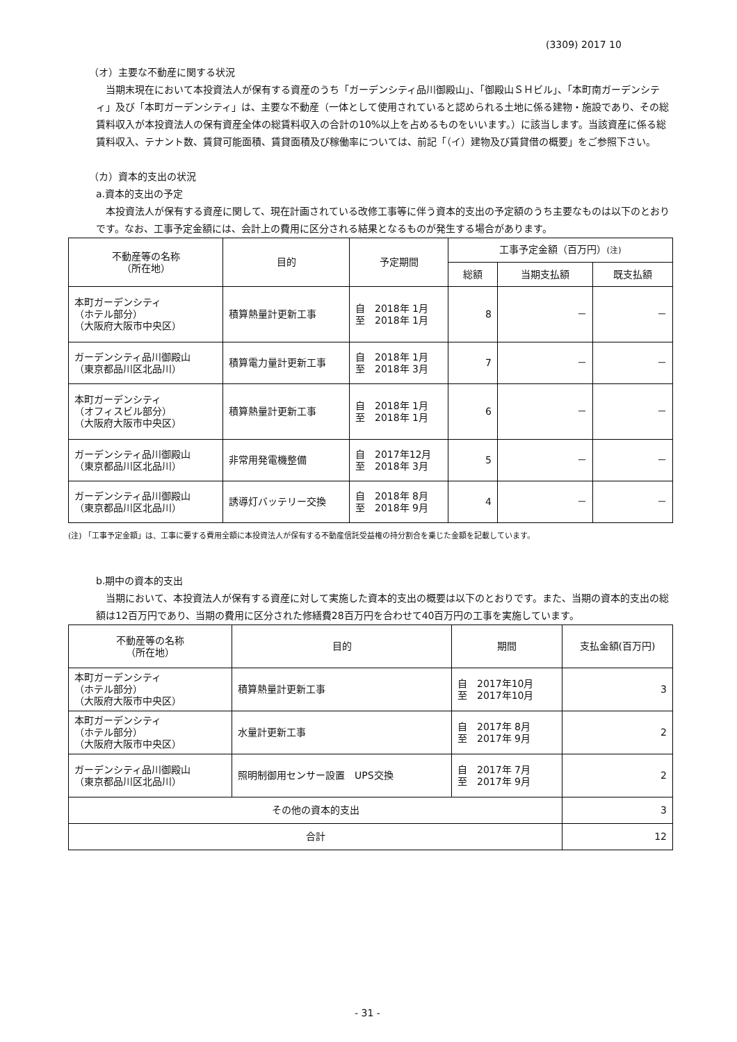(3309) 2017 10
（オ）主要な不動産に関する状況
　当期末現在において本投資法人が保有する資産のうち「ガーデンシティ品川御殿山」、「御殿山ＳＨビル」、「本町南ガーデンシティ」及び「本町ガーデンシティ」は、主要な不動産（一体として使用されていると認められる土地に係る建物・施設であり、その総賃料収入が本投資法人の保有資産全体の総賃料収入の合計の10%以上を占めるものをいいます。）に該当します。当該資産に係る総賃料収入、テナント数、賃貸可能面積、賃貸面積及び稼働率については、前記「（イ）建物及び賃貸借の概要」をご参照下さい。
（カ）資本的支出の状況
a.資本的支出の予定
　本投資法人が保有する資産に関して、現在計画されている改修工事等に伴う資本的支出の予定額のうち主要なものは以下のとおりです。なお、工事予定金額には、会計上の費用に区分される結果となるものが発生する場合があります。
| 不動産等の名称 （所在地） | 目的 | 予定期間 | 工事予定金額（百万円） (注) | | |
| --- | --- | --- | --- | --- | --- |
| | | | 総額 | 当期支払額 | 既支払額 |
| 本町ガーデンシティ （ホテル部分） （大阪府大阪市中央区） | 積算熱量計更新工事 | 自 2018年 1月 至 2018年 1月 | 8 | － | － |
| ガーデンシティ品川御殿山 （東京都品川区北品川） | 積算電力量計更新工事 | 自 2018年 1月 至 2018年 3月 | 7 | － | － |
| 本町ガーデンシティ （オフィスビル部分） （大阪府大阪市中央区） | 積算熱量計更新工事 | 自 2018年 1月 至 2018年 1月 | 6 | － | － |
| ガーデンシティ品川御殿山 （東京都品川区北品川） | 非常用発電機整備 | 自 2017年12月 至 2018年 3月 | 5 | － | － |
| ガーデンシティ品川御殿山 （東京都品川区北品川） | 誘導灯バッテリー交換 | 自 2018年 8月 至 2018年 9月 | 4 | － | － |
(注) 「工事予定金額」は、工事に要する費用全額に本投資法人が保有する不動産信託受益権の持分割合を乗じた金額を記載しています。
b.期中の資本的支出
　当期において、本投資法人が保有する資産に対して実施した資本的支出の概要は以下のとおりです。また、当期の資本的支出の総額は12百万円であり、当期の費用に区分された修繕費28百万円を合わせて40百万円の工事を実施しています。
| 不動産等の名称 （所在地） | 目的 | 期間 | 支払金額(百万円) |
| --- | --- | --- | --- |
| 本町ガーデンシティ （ホテル部分） （大阪府大阪市中央区） | 積算熱量計更新工事 | 自 2017年10月 至 2017年10月 | 3 |
| 本町ガーデンシティ （ホテル部分） （大阪府大阪市中央区） | 水量計更新工事 | 自 2017年 8月 至 2017年 9月 | 2 |
| ガーデンシティ品川御殿山 （東京都品川区北品川） | 照明制御用センサー設置 UPS交換 | 自 2017年 7月 至 2017年 9月 | 2 |
| その他の資本的支出 | | | 3 |
| 合計 | | | 12 |
- 31 -